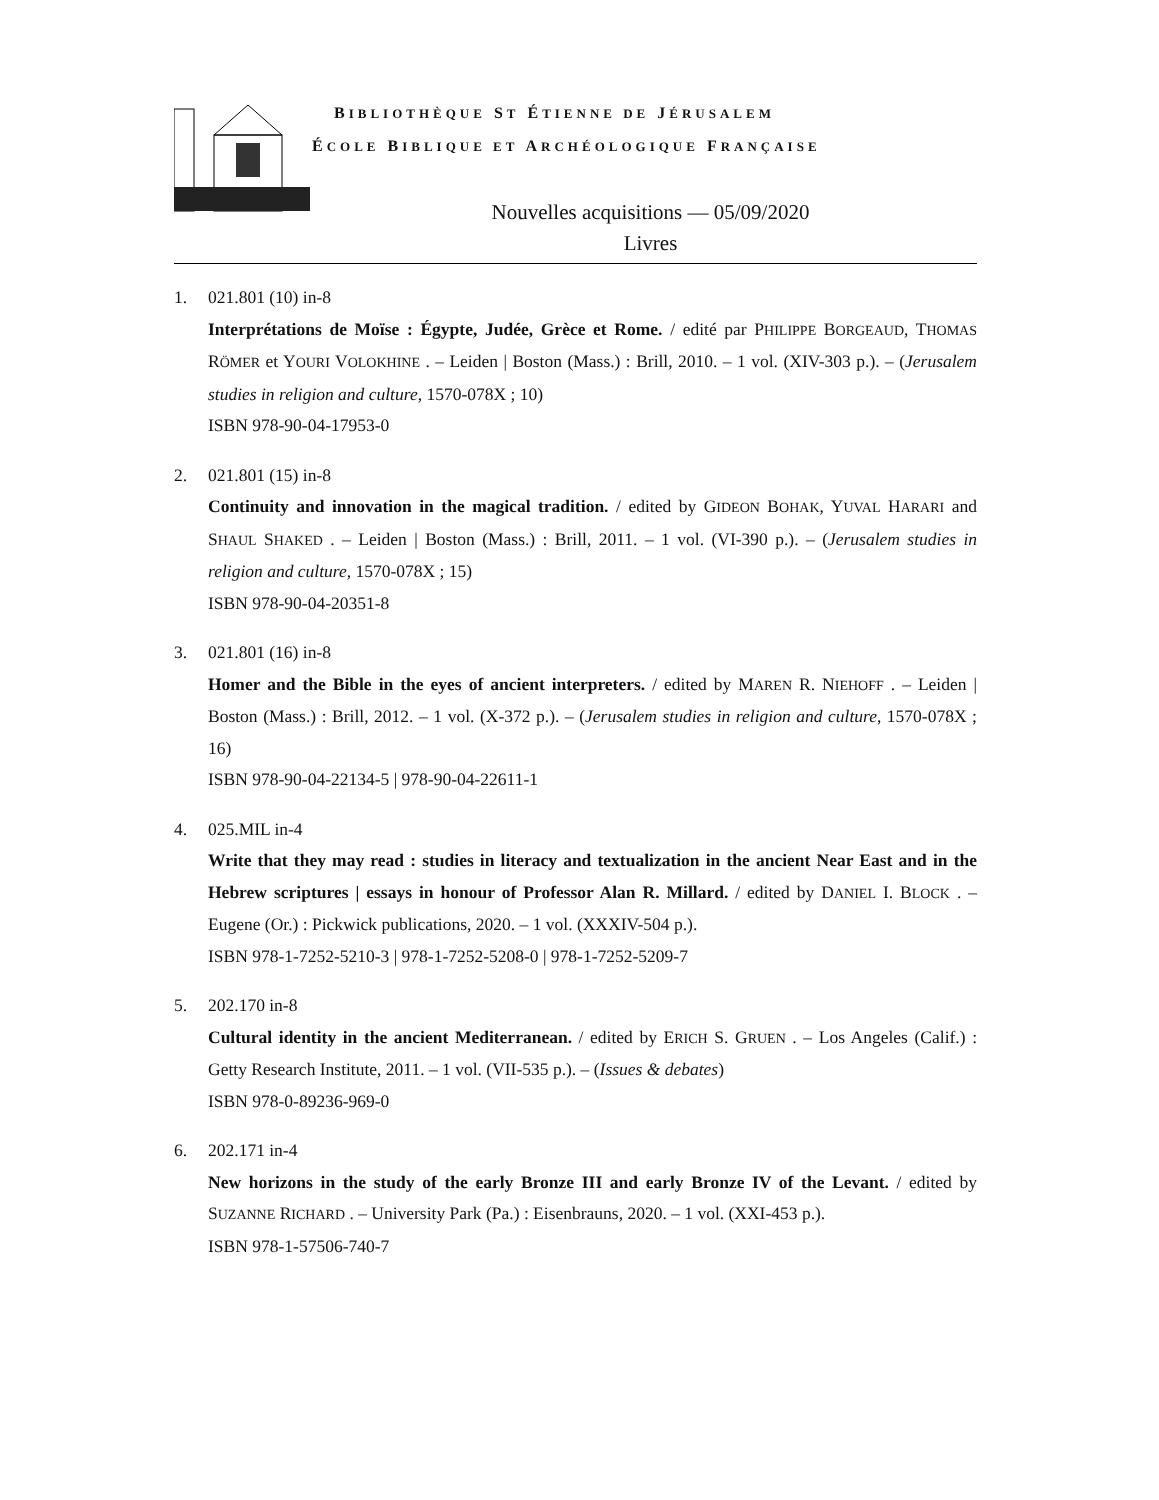BIBLIOTHÈQUE ST ÉTIENNE DE JÉRUSALEM
ÉCOLE BIBLIQUE ET ARCHÉOLOGIQUE FRANÇAISE
Nouvelles acquisitions — 05/09/2020
Livres
1. 021.801 (10) in-8
Interprétations de Moïse : Égypte, Judée, Grèce et Rome. / edité par PHILIPPE BORGEAUD, THOMAS RÖMER et YOURI VOLOKHINE . – Leiden | Boston (Mass.) : Brill, 2010. – 1 vol. (XIV-303 p.). – (Jerusalem studies in religion and culture, 1570-078X ; 10)
ISBN 978-90-04-17953-0
2. 021.801 (15) in-8
Continuity and innovation in the magical tradition. / edited by GIDEON BOHAK, YUVAL HARARI and SHAUL SHAKED . – Leiden | Boston (Mass.) : Brill, 2011. – 1 vol. (VI-390 p.). – (Jerusalem studies in religion and culture, 1570-078X ; 15)
ISBN 978-90-04-20351-8
3. 021.801 (16) in-8
Homer and the Bible in the eyes of ancient interpreters. / edited by MAREN R. NIEHOFF . – Leiden | Boston (Mass.) : Brill, 2012. – 1 vol. (X-372 p.). – (Jerusalem studies in religion and culture, 1570-078X ; 16)
ISBN 978-90-04-22134-5 | 978-90-04-22611-1
4. 025.MIL in-4
Write that they may read : studies in literacy and textualization in the ancient Near East and in the Hebrew scriptures | essays in honour of Professor Alan R. Millard. / edited by DANIEL I. BLOCK . – Eugene (Or.) : Pickwick publications, 2020. – 1 vol. (XXXIV-504 p.).
ISBN 978-1-7252-5210-3 | 978-1-7252-5208-0 | 978-1-7252-5209-7
5. 202.170 in-8
Cultural identity in the ancient Mediterranean. / edited by ERICH S. GRUEN . – Los Angeles (Calif.) : Getty Research Institute, 2011. – 1 vol. (VII-535 p.). – (Issues & debates)
ISBN 978-0-89236-969-0
6. 202.171 in-4
New horizons in the study of the early Bronze III and early Bronze IV of the Levant. / edited by SUZANNE RICHARD . – University Park (Pa.) : Eisenbrauns, 2020. – 1 vol. (XXI-453 p.).
ISBN 978-1-57506-740-7